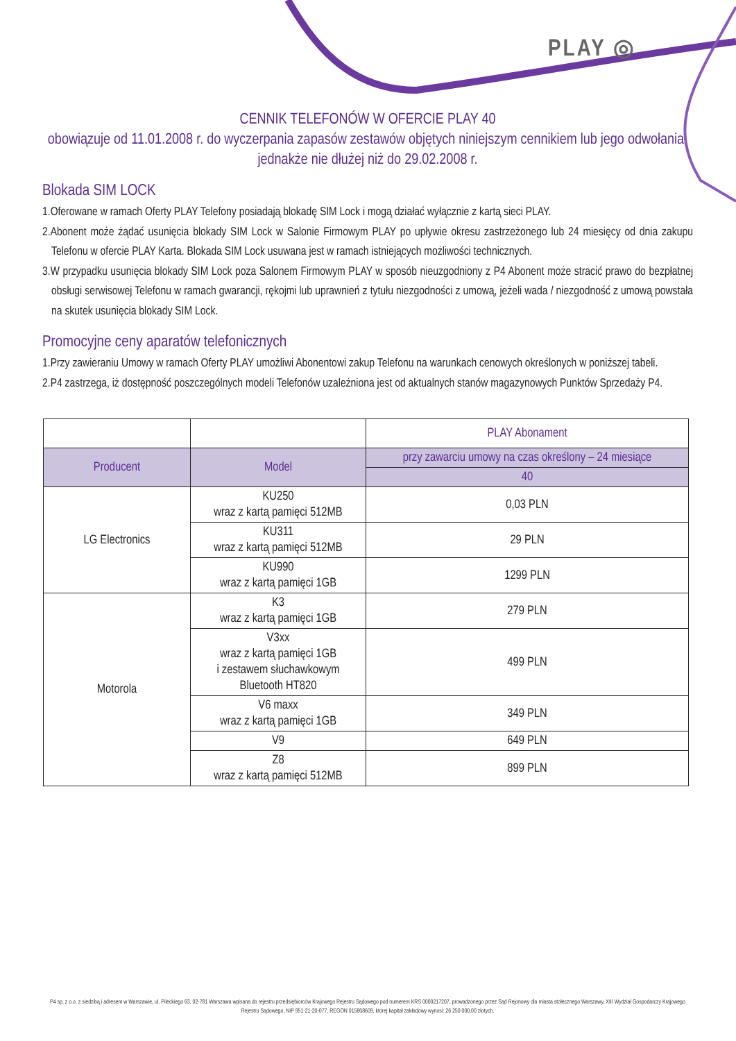PLAY ◎
CENNIK TELEFONÓW W OFERCIE PLAY 40
obowiązuje od 11.01.2008 r. do wyczerpania zapasów zestawów objętych niniejszym cennikiem lub jego odwołania, jednakże nie dłużej niż do 29.02.2008 r.
Blokada SIM LOCK
1.Oferowane w ramach Oferty PLAY Telefony posiadają blokadę SIM Lock i mogą działać wyłącznie z kartą sieci PLAY.
2.Abonent może żądać usunięcia blokady SIM Lock w Salonie Firmowym PLAY po upływie okresu zastrzeżonego lub 24 miesięcy od dnia zakupu Telefonu w ofercie PLAY Karta. Blokada SIM Lock usuwana jest w ramach istniejących możliwości technicznych.
3.W przypadku usunięcia blokady SIM Lock poza Salonem Firmowym PLAY w sposób nieuzgodniony z P4 Abonent może stracić prawo do bezpłatnej obsługi serwisowej Telefonu w ramach gwarancji, rękojmi lub uprawnień z tytułu niezgodności z umową, jeżeli wada / niezgodność z umową powstała na skutek usunięcia blokady SIM Lock.
Promocyjne ceny aparatów telefonicznych
1.Przy zawieraniu Umowy w ramach Oferty PLAY umożliwi Abonentowi zakup Telefonu na warunkach cenowych określonych w poniższej tabeli.
2.P4 zastrzega, iż dostępność poszczególnych modeli Telefonów uzależniona jest od aktualnych stanów magazynowych Punktów Sprzedaży P4.
| | | PLAY Abonament |
| Producent | Model | przy zawarciu umowy na czas określony – 24 miesiące |
| | | 40 |
| LG Electronics | KU250 wraz z kartą pamięci 512MB | 0,03 PLN |
| | KU311 wraz z kartą pamięci 512MB | 29 PLN |
| | KU990 wraz z kartą pamięci 1GB | 1299 PLN |
| Motorola | K3 wraz z kartą pamięci 1GB | 279 PLN |
| | V3xx wraz z kartą pamięci 1GB i zestawem słuchawkowym Bluetooth HT820 | 499 PLN |
| | V6 maxx wraz z kartą pamięci 1GB | 349 PLN |
| | V9 | 649 PLN |
| | Z8 wraz z kartą pamięci 512MB | 899 PLN |
P4 sp. z o.o. z siedzibą i adresem w Warszawie, ul. Pileckiego 63, 02-781 Warszawa wpisana do rejestru przedsiębiorców Krajowego Rejestru Sądowego pod numerem KRS 0000217207, prowadzonego przez Sąd Rejonowy dla miasta stołecznego Warszawy, XIII Wydział Gospodarczy Krajowego Rejestru Sądowego, NIP 951-21-20-077, REGON 015808609, której kapitał zakładowy wynosi: 26 250 000,00 złotych.